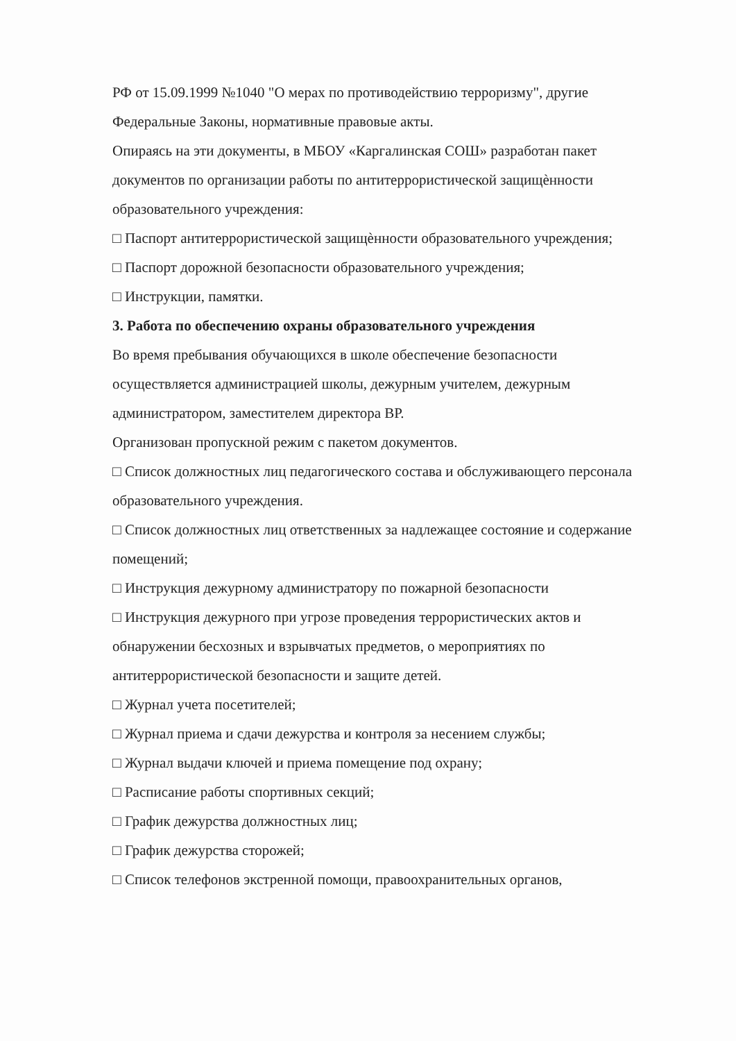РФ от 15.09.1999 №1040 "О мерах по противодействию терроризму", другие Федеральные Законы, нормативные правовые акты.
Опираясь на эти документы, в МБОУ «Каргалинская СОШ» разработан пакет документов по организации работы по антитеррористической защищѐнности образовательного учреждения:
□ Паспорт антитеррористической защищѐнности образовательного учреждения;
□ Паспорт дорожной безопасности образовательного учреждения;
□ Инструкции, памятки.
3. Работа по обеспечению охраны образовательного учреждения
Во время пребывания обучающихся в школе обеспечение безопасности осуществляется администрацией школы, дежурным учителем, дежурным администратором, заместителем директора ВР.
Организован пропускной режим с пакетом документов.
□ Список должностных лиц педагогического состава и обслуживающего персонала образовательного учреждения.
□ Список должностных лиц ответственных за надлежащее состояние и содержание помещений;
□ Инструкция дежурному администратору по пожарной безопасности
□ Инструкция дежурного при угрозе проведения террористических актов и обнаружении бесхозных и взрывчатых предметов, о мероприятиях по антитеррористической безопасности и защите детей.
□ Журнал учета посетителей;
□ Журнал приема и сдачи дежурства и контроля за несением службы;
□ Журнал выдачи ключей и приема помещение под охрану;
□ Расписание работы спортивных секций;
□ График дежурства должностных лиц;
□ График дежурства сторожей;
□ Список телефонов экстренной помощи, правоохранительных органов,